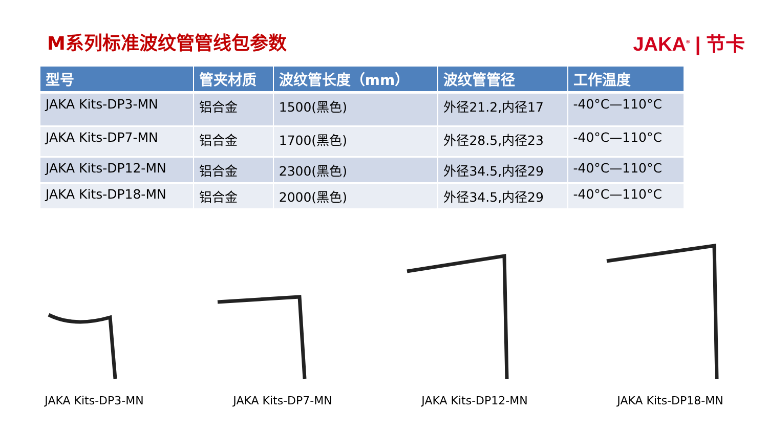M系列标准波纹管管线包参数 JAKA<sup>®</sup> | 节卡
| 型号 | 管夹材质 | 波纹管长度（mm） | 波纹管管径 | 工作温度 |
| --- | --- | --- | --- | --- |
| JAKA Kits-DP3-MN | 铝合金 | 1500(黑色) | 外径21.2,内径17 | -40°C—110°C |
| JAKA Kits-DP7-MN | 铝合金 | 1700(黑色) | 外径28.5,内径23 | -40°C—110°C |
| JAKA Kits-DP12-MN | 铝合金 | 2300(黑色) | 外径34.5,内径29 | -40°C—110°C |
| JAKA Kits-DP18-MN | 铝合金 | 2000(黑色) | 外径34.5,内径29 | -40°C—110°C |
JAKA Kits-DP3-MN JAKA Kits-DP7-MN JAKA Kits-DP12-MN JAKA Kits-DP18-MN